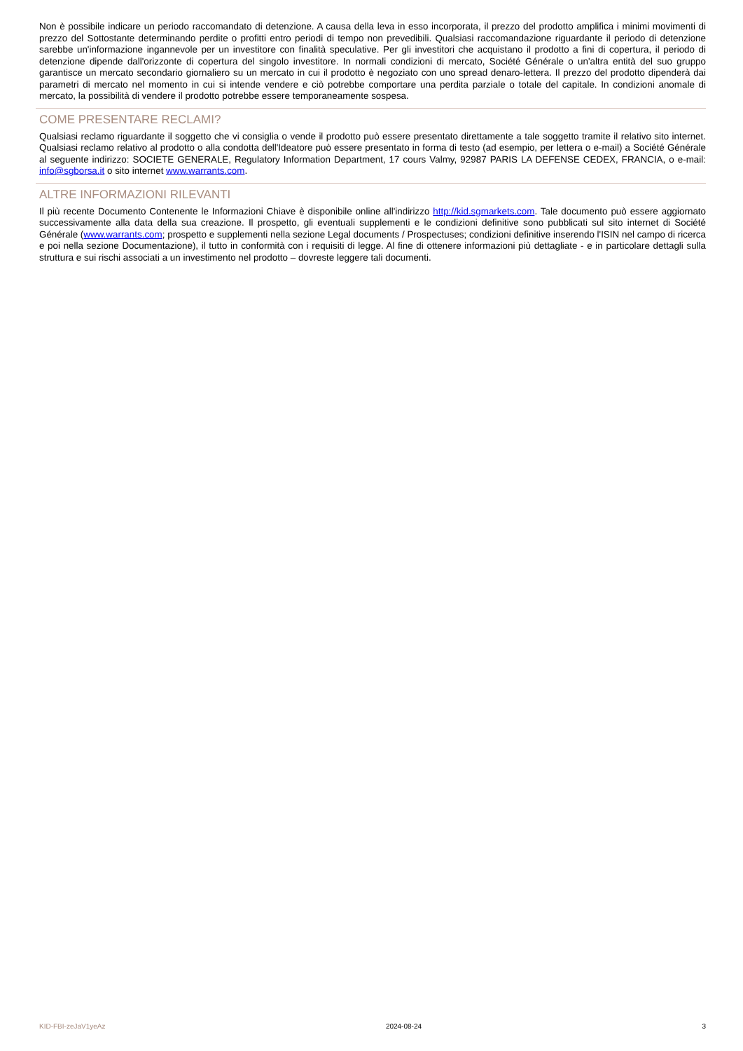Non è possibile indicare un periodo raccomandato di detenzione. A causa della leva in esso incorporata, il prezzo del prodotto amplifica i minimi movimenti di prezzo del Sottostante determinando perdite o profitti entro periodi di tempo non prevedibili. Qualsiasi raccomandazione riguardante il periodo di detenzione sarebbe un'informazione ingannevole per un investitore con finalità speculative. Per gli investitori che acquistano il prodotto a fini di copertura, il periodo di detenzione dipende dall'orizzonte di copertura del singolo investitore. In normali condizioni di mercato, Société Générale o un'altra entità del suo gruppo garantisce un mercato secondario giornaliero su un mercato in cui il prodotto è negoziato con uno spread denaro-lettera. Il prezzo del prodotto dipenderà dai parametri di mercato nel momento in cui si intende vendere e ciò potrebbe comportare una perdita parziale o totale del capitale. In condizioni anomale di mercato, la possibilità di vendere il prodotto potrebbe essere temporaneamente sospesa.
COME PRESENTARE RECLAMI?
Qualsiasi reclamo riguardante il soggetto che vi consiglia o vende il prodotto può essere presentato direttamente a tale soggetto tramite il relativo sito internet. Qualsiasi reclamo relativo al prodotto o alla condotta dell'Ideatore può essere presentato in forma di testo (ad esempio, per lettera o e-mail) a Société Générale al seguente indirizzo: SOCIETE GENERALE, Regulatory Information Department, 17 cours Valmy, 92987 PARIS LA DEFENSE CEDEX, FRANCIA, o e-mail: info@sgborsa.it o sito internet www.warrants.com.
ALTRE INFORMAZIONI RILEVANTI
Il più recente Documento Contenente le Informazioni Chiave è disponibile online all'indirizzo http://kid.sgmarkets.com. Tale documento può essere aggiornato successivamente alla data della sua creazione. Il prospetto, gli eventuali supplementi e le condizioni definitive sono pubblicati sul sito internet di Société Générale (www.warrants.com; prospetto e supplementi nella sezione Legal documents / Prospectuses; condizioni definitive inserendo l'ISIN nel campo di ricerca e poi nella sezione Documentazione), il tutto in conformità con i requisiti di legge. Al fine di ottenere informazioni più dettagliate - e in particolare dettagli sulla struttura e sui rischi associati a un investimento nel prodotto – dovreste leggere tali documenti.
KID-FBI-zeJaV1yeAz 2024-08-24 3